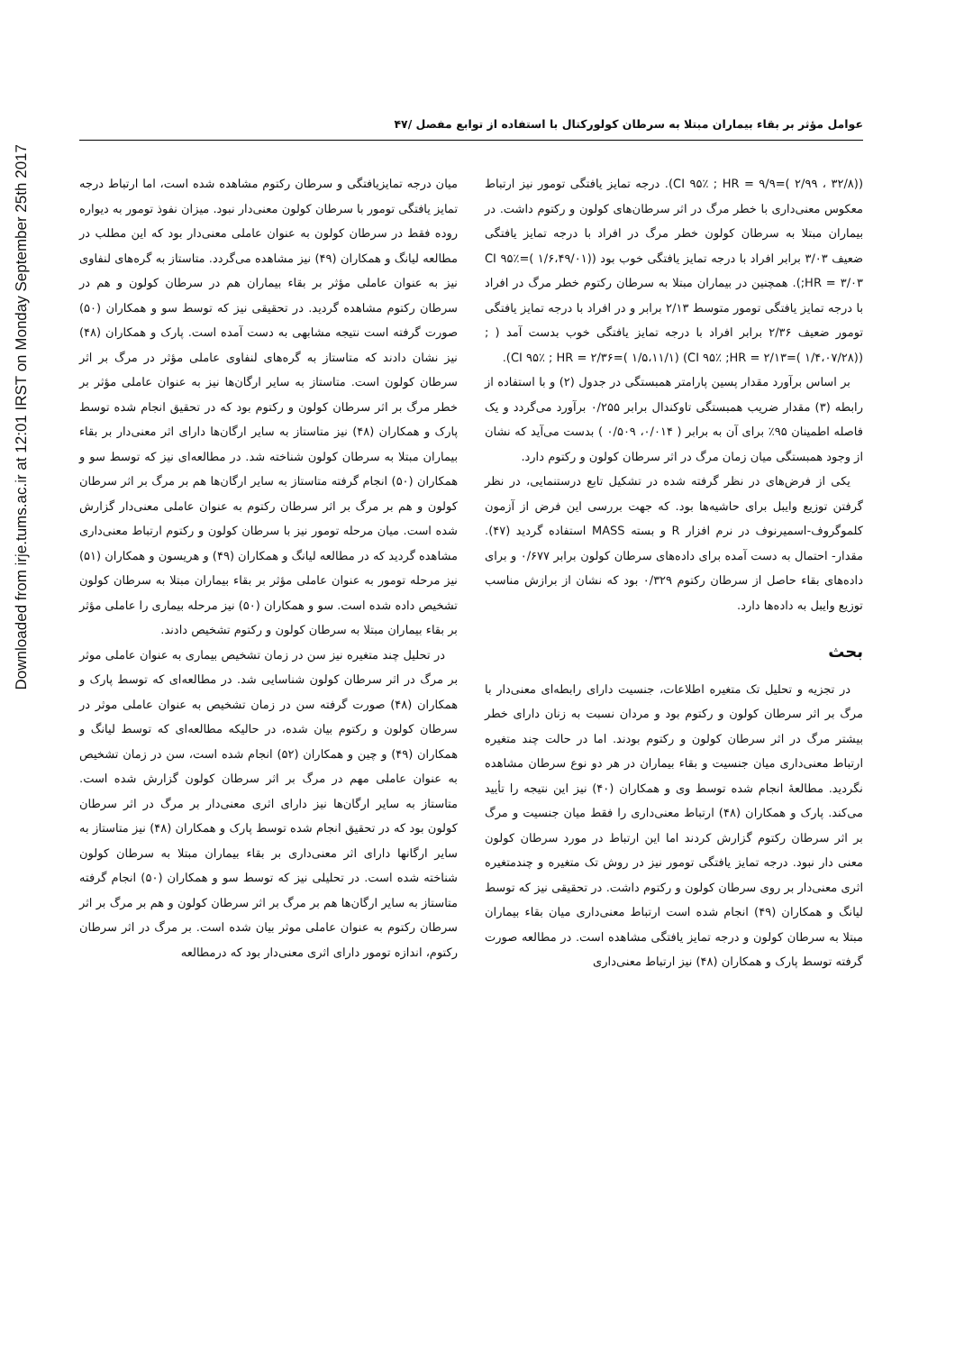Downloaded from irje.tums.ac.ir at 12:01 IRST on Monday September 25th 2017
عوامل مؤثر بر بقاء بیماران مبتلا به سرطان کولورکتال با استفاده از توابع مفصل /۴۷
((۳۲/۸ ، ۲/۹۹ )=CI ۹۵٪ ; HR = ۹/۹). درجه تمایز یافتگی تومور نیز ارتباط معکوس معنی‌داری با خطر مرگ در اثر سرطان‌های کولون و رکتوم داشت. در بیماران مبتلا به سرطان کولون خطر مرگ در افراد با درجه تمایز یافتگی ضعیف ۳/۰۳ برابر افراد با درجه تمایز یافتگی خوب بود ((۱/۶،۴۹/۰۱ )=CI ۹۵٪ ;HR = ۳/۰۳). همچنین در بیماران مبتلا به سرطان رکتوم خطر مرگ در افراد با درجه تمایز یافتگی تومور متوسط ۲/۱۳ برابر و در افراد با درجه تمایز یافتگی تومور ضعیف ۲/۳۶ برابر افراد با درجه تمایز یافتگی خوب بدست آمد ( ; ((۱/۴،۰۷/۲۸ )=CI ۹۵٪ ;HR = ۲/۱۳) (۱/۵،۱۱/۱ )=CI ۹۵٪ ; HR = ۲/۳۶).
بر اساس برآورد مقدار پسین پارامتر همبستگی در جدول (۲) و با استفاده از رابطه (۳) مقدار ضریب همبستگی تاوکندال برابر ۰/۲۵۵ برآورد می‌گردد و یک فاصله اطمینان ۹۵٪ برای آن به برابر ( ۰/۰۱۴، ۰/۵۰۹ ) بدست می‌آید که نشان از وجود همبستگی میان زمان مرگ در اثر سرطان کولون و رکتوم دارد.
یکی از فرض‌های در نظر گرفته شده در تشکیل تابع درستنمایی، در نظر گرفتن توزیع وایبل برای حاشیه‌ها بود. که جهت بررسی این فرض از آزمون کلموگروف-اسمیرنوف در نرم افزار R و بسته MASS استفاده گردید (۴۷). مقدار- احتمال به دست آمده برای داده‌های سرطان کولون برابر ۰/۶۷۷ و برای داده‌های بقاء حاصل از سرطان رکتوم ۰/۳۲۹ بود که نشان از برازش مناسب توزیع وایبل به داده‌ها دارد.
بحث
در تجزیه و تحلیل تک متغیره اطلاعات، جنسیت دارای رابطه‌ای معنی‌دار با مرگ بر اثر سرطان کولون و رکتوم بود و مردان نسبت به زنان دارای خطر بیشتر مرگ در اثر سرطان کولون و رکتوم بودند. اما در حالت چند متغیره ارتباط معنی‌داری میان جنسیت و بقاء بیماران در هر دو نوع سرطان مشاهده نگردید. مطالعهٔ انجام شده توسط وی و همکاران (۴۰) نیز این نتیجه را تأیید می‌کند. پارک و همکاران (۴۸) ارتباط معنی‌داری را فقط میان جنسیت و مرگ بر اثر سرطان رکتوم گزارش کردند اما این ارتباط در مورد سرطان کولون معنی دار نبود. درجه تمایز یافتگی تومور نیز در روش تک متغیره و چندمتغیره اثری معنی‌دار بر روی سرطان کولون و رکتوم داشت. در تحقیقی نیز که توسط لیانگ و همکاران (۴۹) انجام شده است ارتباط معنی‌داری میان بقاء بیماران مبتلا به سرطان کولون و درجه تمایز یافتگی مشاهده است. در مطالعه صورت گرفته توسط پارک و همکاران (۴۸) نیز ارتباط معنی‌داری
میان درجه تمایزیافتگی و سرطان رکتوم مشاهده شده است، اما ارتباط درجه تمایز یافتگی تومور با سرطان کولون معنی‌دار نبود. میزان نفوذ تومور به دیواره روده فقط در سرطان کولون به عنوان عاملی معنی‌دار بود که این مطلب در مطالعه لیانگ و همکاران (۴۹) نیز مشاهده می‌گردد. متاستاز به گره‌های لنفاوی نیز به عنوان عاملی مؤثر بر بقاء بیماران هم در سرطان کولون و هم در سرطان رکتوم مشاهده گردید. در تحقیقی نیز که توسط سو و همکاران (۵۰) صورت گرفته است نتیجه مشابهی به دست آمده است. پارک و همکاران (۴۸) نیز نشان دادند که متاستاز به گره‌های لنفاوی عاملی مؤثر در مرگ بر اثر سرطان کولون است. متاستاز به سایر ارگان‌ها نیز به عنوان عاملی مؤثر بر خطر مرگ بر اثر سرطان کولون و رکتوم بود که در تحقیق انجام شده توسط پارک و همکاران (۴۸) نیز متاستاز به سایر ارگان‌ها دارای اثر معنی‌دار بر بقاء بیماران مبتلا به سرطان کولون شناخته شد. در مطالعه‌ای نیز که توسط سو و همکاران (۵۰) انجام گرفته متاستاز به سایر ارگان‌ها هم بر مرگ بر اثر سرطان کولون و هم بر مرگ بر اثر سرطان رکتوم به عنوان عاملی معنی‌دار گزارش شده است. میان مرحله تومور نیز با سرطان کولون و رکتوم ارتباط معنی‌داری مشاهده گردید که در مطالعه لیانگ و همکاران (۴۹) و هریسون و همکاران (۵۱) نیز مرحله تومور به عنوان عاملی مؤثر بر بقاء بیماران مبتلا به سرطان کولون تشخیص داده شده است. سو و همکاران (۵۰) نیز مرحله بیماری را عاملی مؤثر بر بقاء بیماران مبتلا به سرطان کولون و رکتوم تشخیص دادند.
در تحلیل چند متغیره نیز سن در زمان تشخیص بیماری به عنوان عاملی موثر بر مرگ در اثر سرطان کولون شناسایی شد. در مطالعه‌ای که توسط پارک و همکاران (۴۸) صورت گرفته سن در زمان تشخیص به عنوان عاملی موثر در سرطان کولون و رکتوم بیان شده، در حالیکه مطالعه‌ای که توسط لیانگ و همکاران (۴۹) و چین و همکاران (۵۲) انجام شده است، سن در زمان تشخیص به عنوان عاملی مهم در مرگ بر اثر سرطان کولون گزارش شده است. متاستاز به سایر ارگان‌ها نیز دارای اثری معنی‌دار بر مرگ در اثر سرطان کولون بود که در تحقیق انجام شده توسط پارک و همکاران (۴۸) نیز متاستاز به سایر ارگانها دارای اثر معنی‌داری بر بقاء بیماران مبتلا به سرطان کولون شناخته شده است. در تحلیلی نیز که توسط سو و همکاران (۵۰) انجام گرفته متاستاز به سایر ارگان‌ها هم بر مرگ بر اثر سرطان کولون و هم بر مرگ بر اثر سرطان رکتوم به عنوان عاملی موثر بیان شده است. بر مرگ در اثر سرطان رکتوم، اندازه تومور دارای اثری معنی‌دار بود که درمطالعه